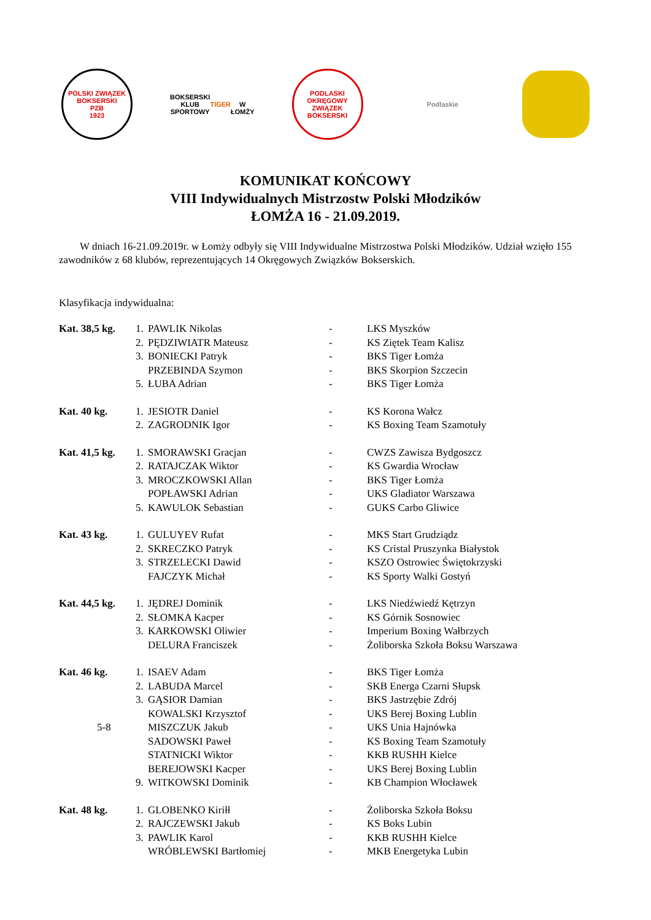POLSKI ZWIĄZEK BOKSERSKI
PZB
1923
BOKSERSKI KLUB SPORTOWY
TIGER
W ŁOMŻY
PODLASKI OKRĘGOWY ZWIĄZEK BOKSERSKI
Podlaskie
KOMUNIKAT KOŃCOWY
VIII Indywidualnych Mistrzostw Polski Młodzików
ŁOMŻA 16 - 21.09.2019.
W dniach 16-21.09.2019r. w Łomży odbyły się VIII Indywidualne Mistrzostwa Polski Młodzików. Udział wzięło 155 zawodników z 68 klubów, reprezentujących 14 Okręgowych Związków Bokserskich.
Klasyfikacja indywidualna:
| Kat. 38,5 kg. | 1. | PAWLIK Nikolas | - | LKS Myszków |
| | 2. | PĘDZIWIATR Mateusz | - | KS Ziętek Team Kalisz |
| | 3. | BONIECKI Patryk | - | BKS Tiger Łomża |
| | | PRZEBINDA Szymon | - | BKS Skorpion Szczecin |
| | 5. | ŁUBA Adrian | - | BKS Tiger Łomża |
| Kat. 40 kg. | 1. | JESIOTR Daniel | - | KS Korona Wałcz |
| | 2. | ZAGRODNIK Igor | - | KS Boxing Team Szamotuły |
| Kat. 41,5 kg. | 1. | SMORAWSKI Gracjan | - | CWZS Zawisza Bydgoszcz |
| | 2. | RATAJCZAK Wiktor | - | KS Gwardia Wrocław |
| | 3. | MROCZKOWSKI Allan | - | BKS Tiger Łomża |
| | | POPŁAWSKI Adrian | - | UKS Gladiator Warszawa |
| | 5. | KAWULOK Sebastian | - | GUKS Carbo Gliwice |
| Kat. 43 kg. | 1. | GULUYEV Rufat | - | MKS Start Grudziądz |
| | 2. | SKRECZKO Patryk | - | KS Cristal Pruszynka Białystok |
| | 3. | STRZELECKI Dawid | - | KSZO Ostrowiec Świętokrzyski |
| | | FAJCZYK Michał | - | KS Sporty Walki Gostyń |
| Kat. 44,5 kg. | 1. | JĘDREJ Dominik | - | LKS Niedźwiedź Kętrzyn |
| | 2. | SŁOMKA Kacper | - | KS Górnik Sosnowiec |
| | 3. | KARKOWSKI Oliwier | - | Imperium Boxing Wałbrzych |
| | | DELURA Franciszek | - | Żoliborska Szkoła Boksu Warszawa |
| Kat. 46 kg. | 1. | ISAEV Adam | - | BKS Tiger Łomża |
| | 2. | LABUDA Marcel | - | SKB Energa Czarni Słupsk |
| | 3. | GĄSIOR Damian | - | BKS Jastrzębie Zdrój |
| | | KOWALSKI Krzysztof | - | UKS Berej Boxing Lublin |
| 5-8 | | MISZCZUK Jakub | - | UKS Unia Hajnówka |
| | | SADOWSKI Paweł | - | KS Boxing Team Szamotuły |
| | | STATNICKI Wiktor | - | KKB RUSHH Kielce |
| | | BEREJOWSKI Kacper | - | UKS Berej Boxing Lublin |
| | 9. | WITKOWSKI Dominik | - | KB Champion Włocławek |
| Kat. 48 kg. | 1. | GLOBENKO Kiriłł | - | Żoliborska Szkoła Boksu |
| | 2. | RAJCZEWSKI Jakub | - | KS Boks Lubin |
| | 3. | PAWLIK Karol | - | KKB RUSHH Kielce |
| | | WRÓBLEWSKI Bartłomiej | - | MKB Energetyka Lubin |